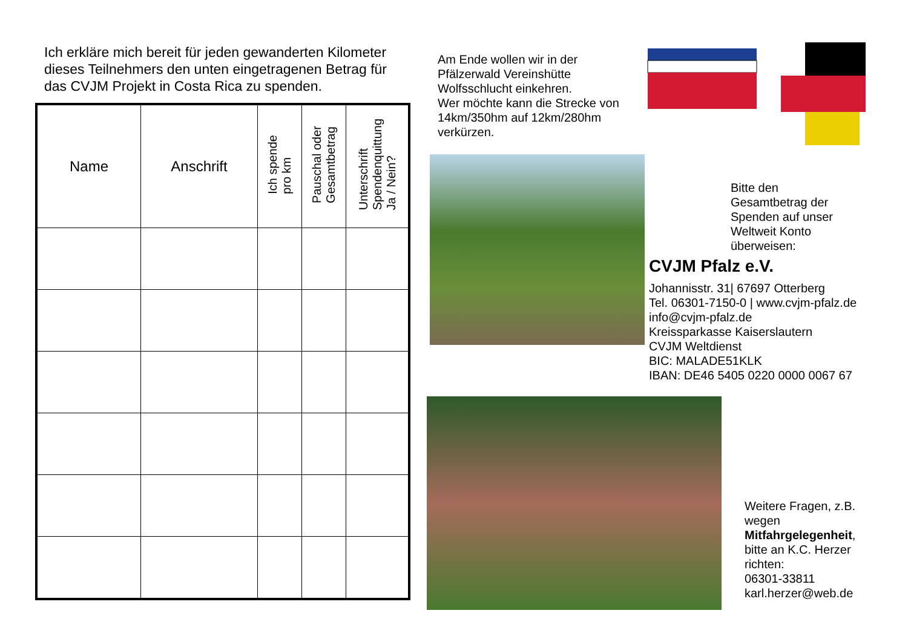Ich erkläre mich bereit für jeden gewanderten Kilometer dieses Teilnehmers den unten eingetragenen Betrag für das CVJM Projekt in Costa Rica zu spenden.
| Name | Anschrift | Ich spende pro km | Pauschal oder Gesamtbetrag | Unterschrift Spendenquittung Ja / Nein? |
| --- | --- | --- | --- | --- |
Am Ende wollen wir in der Pfälzerwald Vereinshütte Wolfsschlucht einkehren.
Wer möchte kann die Strecke von 14km/350hm auf 12km/280hm verkürzen.
Bitte den
Gesamtbetrag der
Spenden auf unser
Weltweit Konto
überweisen:
CVJM Pfalz e.V.
Johannisstr. 31| 67697 Otterberg
Tel. 06301-7150-0 | www.cvjm-pfalz.de
info@cvjm-pfalz.de
Kreissparkasse Kaiserslautern
CVJM Weltdienst
BIC: MALADE51KLK
IBAN: DE46 5405 0220 0000 0067 67
Weitere Fragen, z.B.
wegen
Mitfahrgelegenheit,
bitte an K.C. Herzer
richten:
06301-33811
karl.herzer@web.de